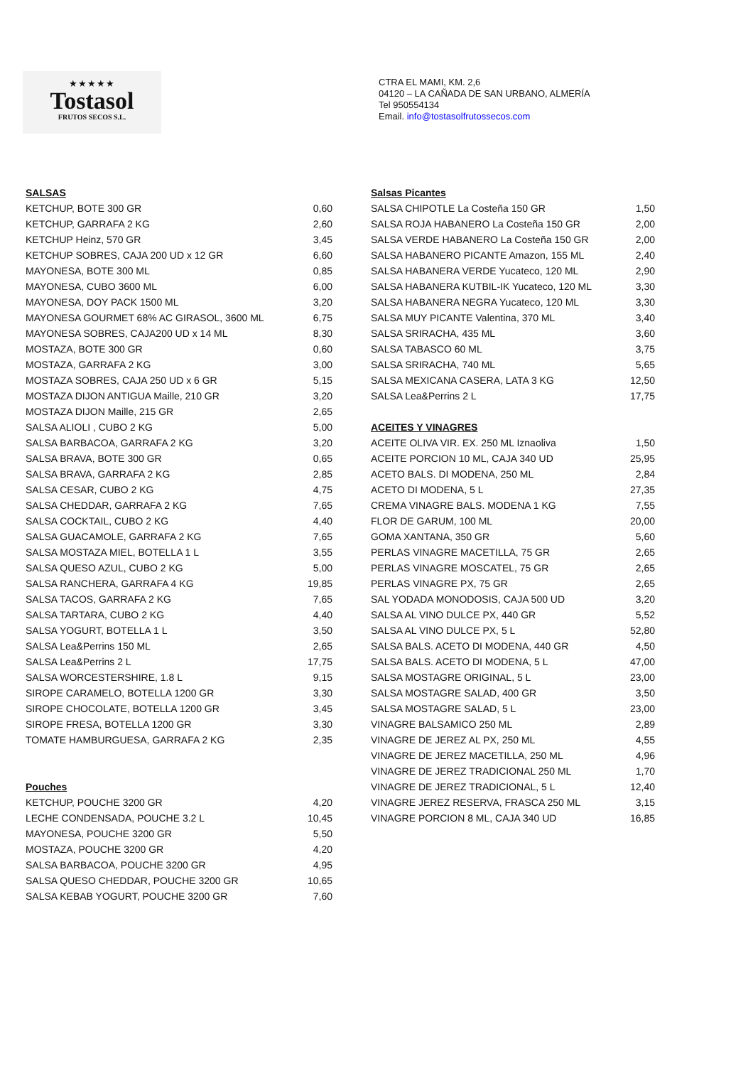★★★★★
Tostasol
FRUTOS SECOS S.L.
CTRA EL MAMI, KM. 2,6
04120 – LA CAÑADA DE SAN URBANO, ALMERÍA
Tel 950554134
Email. info@tostasolfrutossecos.com
| SALSAS | |
| KETCHUP, BOTE 300 GR | 0,60 |
| KETCHUP, GARRAFA 2 KG | 2,60 |
| KETCHUP Heinz, 570 GR | 3,45 |
| KETCHUP SOBRES, CAJA 200 UD x 12 GR | 6,60 |
| MAYONESA, BOTE 300 ML | 0,85 |
| MAYONESA, CUBO 3600 ML | 6,00 |
| MAYONESA, DOY PACK 1500 ML | 3,20 |
| MAYONESA GOURMET 68% AC GIRASOL, 3600 ML | 6,75 |
| MAYONESA SOBRES, CAJA200 UD x 14 ML | 8,30 |
| MOSTAZA, BOTE 300 GR | 0,60 |
| MOSTAZA, GARRAFA 2 KG | 3,00 |
| MOSTAZA SOBRES, CAJA 250 UD x 6 GR | 5,15 |
| MOSTAZA DIJON ANTIGUA Maille, 210 GR | 3,20 |
| MOSTAZA DIJON Maille, 215 GR | 2,65 |
| SALSA ALIOLI , CUBO 2 KG | 5,00 |
| SALSA BARBACOA, GARRAFA 2 KG | 3,20 |
| SALSA BRAVA, BOTE 300 GR | 0,65 |
| SALSA BRAVA, GARRAFA 2 KG | 2,85 |
| SALSA CESAR, CUBO 2 KG | 4,75 |
| SALSA CHEDDAR, GARRAFA 2 KG | 7,65 |
| SALSA COCKTAIL, CUBO 2 KG | 4,40 |
| SALSA GUACAMOLE, GARRAFA 2 KG | 7,65 |
| SALSA MOSTAZA MIEL, BOTELLA 1 L | 3,55 |
| SALSA QUESO AZUL, CUBO 2 KG | 5,00 |
| SALSA RANCHERA, GARRAFA 4 KG | 19,85 |
| SALSA TACOS, GARRAFA 2 KG | 7,65 |
| SALSA TARTARA, CUBO 2 KG | 4,40 |
| SALSA YOGURT, BOTELLA 1 L | 3,50 |
| SALSA Lea&Perrins 150 ML | 2,65 |
| SALSA Lea&Perrins 2 L | 17,75 |
| SALSA WORCESTERSHIRE, 1.8 L | 9,15 |
| SIROPE CARAMELO, BOTELLA 1200 GR | 3,30 |
| SIROPE CHOCOLATE, BOTELLA 1200 GR | 3,45 |
| SIROPE FRESA, BOTELLA 1200 GR | 3,30 |
| TOMATE HAMBURGUESA, GARRAFA 2 KG | 2,35 |
| Pouches | |
| KETCHUP, POUCHE 3200 GR | 4,20 |
| LECHE CONDENSADA, POUCHE 3.2 L | 10,45 |
| MAYONESA, POUCHE 3200 GR | 5,50 |
| MOSTAZA, POUCHE 3200 GR | 4,20 |
| SALSA BARBACOA, POUCHE 3200 GR | 4,95 |
| SALSA QUESO CHEDDAR, POUCHE 3200 GR | 10,65 |
| SALSA KEBAB YOGURT, POUCHE 3200 GR | 7,60 |
| Salsas Picantes | |
| SALSA CHIPOTLE La Costeña 150 GR | 1,50 |
| SALSA ROJA HABANERO La Costeña 150 GR | 2,00 |
| SALSA VERDE HABANERO La Costeña 150 GR | 2,00 |
| SALSA HABANERO PICANTE Amazon, 155 ML | 2,40 |
| SALSA HABANERA VERDE Yucateco, 120 ML | 2,90 |
| SALSA HABANERA KUTBIL-IK Yucateco, 120 ML | 3,30 |
| SALSA HABANERA NEGRA Yucateco, 120 ML | 3,30 |
| SALSA MUY PICANTE Valentina, 370 ML | 3,40 |
| SALSA SRIRACHA, 435 ML | 3,60 |
| SALSA TABASCO 60 ML | 3,75 |
| SALSA SRIRACHA, 740 ML | 5,65 |
| SALSA MEXICANA CASERA, LATA 3 KG | 12,50 |
| SALSA Lea&Perrins 2 L | 17,75 |
| ACEITES Y VINAGRES | |
| ACEITE OLIVA VIR. EX. 250 ML Iznaoliva | 1,50 |
| ACEITE PORCION 10 ML, CAJA 340 UD | 25,95 |
| ACETO BALS. DI MODENA, 250 ML | 2,84 |
| ACETO DI MODENA, 5 L | 27,35 |
| CREMA VINAGRE BALS. MODENA 1 KG | 7,55 |
| FLOR DE GARUM, 100 ML | 20,00 |
| GOMA XANTANA, 350 GR | 5,60 |
| PERLAS VINAGRE MACETILLA, 75 GR | 2,65 |
| PERLAS VINAGRE MOSCATEL, 75 GR | 2,65 |
| PERLAS VINAGRE PX, 75 GR | 2,65 |
| SAL YODADA MONODOSIS, CAJA 500 UD | 3,20 |
| SALSA AL VINO DULCE PX, 440 GR | 5,52 |
| SALSA AL VINO DULCE PX, 5 L | 52,80 |
| SALSA BALS. ACETO DI MODENA, 440 GR | 4,50 |
| SALSA BALS. ACETO DI MODENA, 5 L | 47,00 |
| SALSA MOSTAGRE ORIGINAL, 5 L | 23,00 |
| SALSA MOSTAGRE SALAD, 400 GR | 3,50 |
| SALSA MOSTAGRE SALAD, 5 L | 23,00 |
| VINAGRE BALSAMICO 250 ML | 2,89 |
| VINAGRE DE JEREZ AL PX, 250 ML | 4,55 |
| VINAGRE DE JEREZ MACETILLA, 250 ML | 4,96 |
| VINAGRE DE JEREZ TRADICIONAL 250 ML | 1,70 |
| VINAGRE DE JEREZ TRADICIONAL, 5 L | 12,40 |
| VINAGRE JEREZ RESERVA, FRASCA 250 ML | 3,15 |
| VINAGRE PORCION 8 ML, CAJA 340 UD | 16,85 |